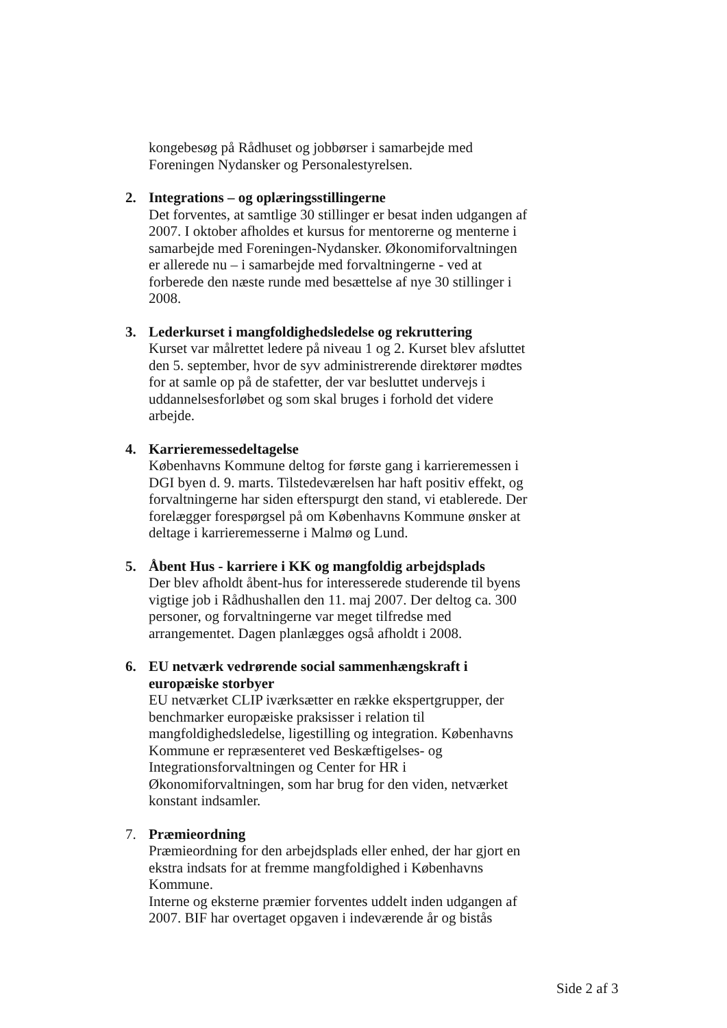kongebesøg på Rådhuset og jobbørser i samarbejde med Foreningen Nydansker og Personalestyrelsen.
2. Integrations – og oplæringsstillingerne
Det forventes, at samtlige 30 stillinger er besat inden udgangen af 2007. I oktober afholdes et kursus for mentorerne og menterne i samarbejde med Foreningen-Nydansker. Økonomiforvaltningen er allerede nu – i samarbejde med forvaltningerne - ved at forberede den næste runde med besættelse af nye 30 stillinger i 2008.
3. Lederkurset i mangfoldighedsledelse og rekruttering
Kurset var målrettet ledere på niveau 1 og 2. Kurset blev afsluttet den 5. september, hvor de syv administrerende direktører mødtes for at samle op på de stafetter, der var besluttet undervejs i uddannelsesforløbet og som skal bruges i forhold det videre arbejde.
4. Karrieremessedeltagelse
Københavns Kommune deltog for første gang i karrieremessen i DGI byen d. 9. marts. Tilstedeværelsen har haft positiv effekt, og forvaltningerne har siden efterspurgt den stand, vi etablerede. Der forelægger forespørgsel på om Københavns Kommune ønsker at deltage i karrieremesserne i Malmø og Lund.
5. Åbent Hus - karriere i KK og mangfoldig arbejdsplads
Der blev afholdt åbent-hus for interesserede studerende til byens vigtige job i Rådhushallen den 11. maj 2007. Der deltog ca. 300 personer, og forvaltningerne var meget tilfredse med arrangementet. Dagen planlægges også afholdt i 2008.
6. EU netværk vedrørende social sammenhængskraft i europæiske storbyer
EU netværket CLIP iværksætter en række ekspertgrupper, der benchmarker europæiske praksisser i relation til mangfoldighedsledelse, ligestilling og integration. Københavns Kommune er repræsenteret ved Beskæftigelses- og Integrationsforvaltningen og Center for HR i Økonomiforvaltningen, som har brug for den viden, netværket konstant indsamler.
7. Præmieordning
Præmieordning for den arbejdsplads eller enhed, der har gjort en ekstra indsats for at fremme mangfoldighed i Københavns Kommune.
Interne og eksterne præmier forventes uddelt inden udgangen af 2007. BIF har overtaget opgaven i indeværende år og bistås
Side 2 af 3